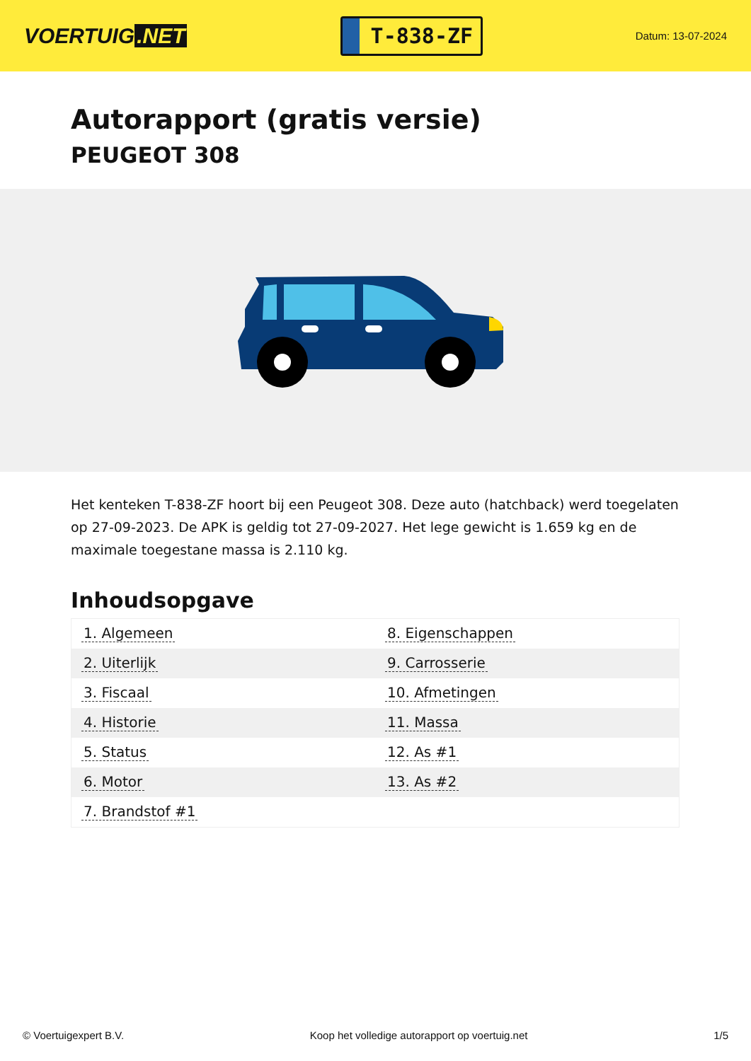VOERTUIG.NET
T-838-ZF
Datum: 13-07-2024
Autorapport (gratis versie)
PEUGEOT 308
Het kenteken T-838-ZF hoort bij een Peugeot 308. Deze auto (hatchback) werd toegelaten op 27-09-2023. De APK is geldig tot 27-09-2027. Het lege gewicht is 1.659 kg en de maximale toegestane massa is 2.110 kg.
Inhoudsopgave
| 1. Algemeen | 8. Eigenschappen |
| 2. Uiterlijk | 9. Carrosserie |
| 3. Fiscaal | 10. Afmetingen |
| 4. Historie | 11. Massa |
| 5. Status | 12. As #1 |
| 6. Motor | 13. As #2 |
| 7. Brandstof #1 | |
© Voertuigexpert B.V. Koop het volledige autorapport op voertuig.net 1/5